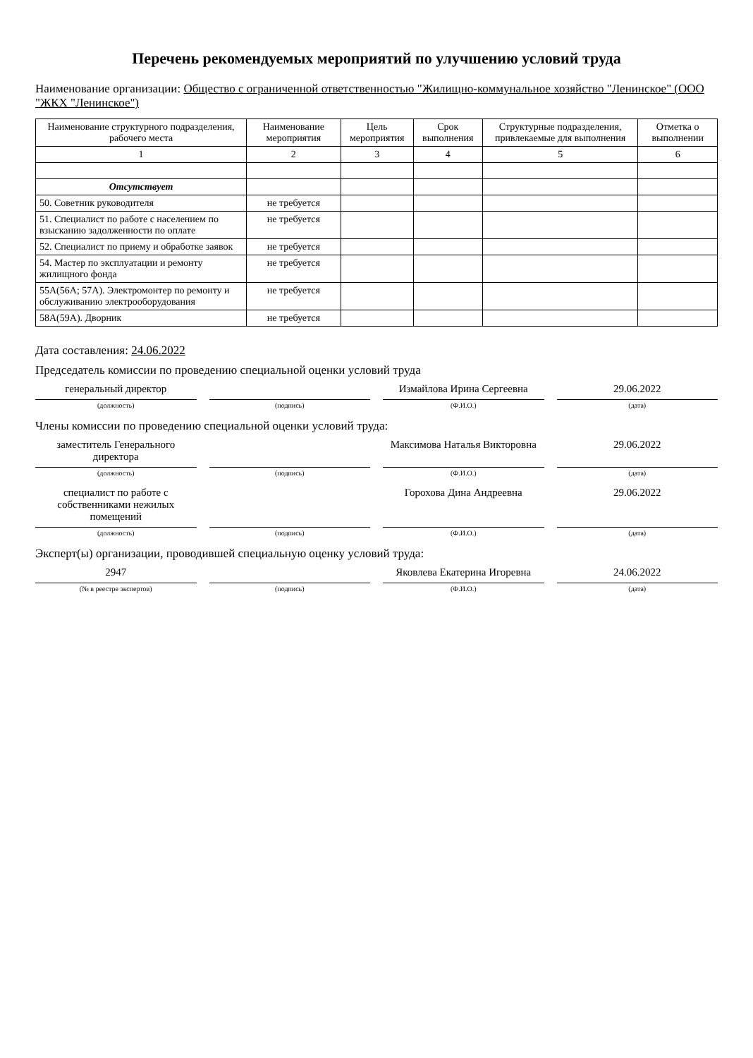Перечень рекомендуемых мероприятий по улучшению условий труда
Наименование организации: Общество с ограниченной ответственностью "Жилищно-коммунальное хозяйство "Ленинское" (ООО "ЖКХ "Ленинское")
| Наименование структурного подразделения, рабочего места | Наименование мероприятия | Цель мероприятия | Срок выполнения | Структурные подразделения, привлекаемые для выполнения | Отметка о выполнении |
| --- | --- | --- | --- | --- | --- |
| 1 | 2 | 3 | 4 | 5 | 6 |
| Отсутствует | | | | | |
| 50. Советник руководителя | не требуется | | | | |
| 51. Специалист по работе с населением по взысканию задолженности по оплате | не требуется | | | | |
| 52. Специалист по приему и обработке заявок | не требуется | | | | |
| 54. Мастер по эксплуатации и ремонту жилищного фонда | не требуется | | | | |
| 55А(56А; 57А). Электромонтер по ремонту и обслуживанию электрооборудования | не требуется | | | | |
| 58А(59А). Дворник | не требуется | | | | |
Дата составления: 24.06.2022
Председатель комиссии по проведению специальной оценки условий труда
генеральный директор Измайлова Ирина Сергеевна 29.06.2022
(должность) (подпись) (Ф.И.О.) (дата)
Члены комиссии по проведению специальной оценки условий труда:
заместитель Генерального директора
Максимова Наталья Викторовна 29.06.2022
(должность) (подпись) (Ф.И.О.) (дата)
специалист по работе с собственниками нежилых помещений
Горохова Дина Андреевна 29.06.2022
(должность) (подпись) (Ф.И.О.) (дата)
Эксперт(ы) организации, проводившей специальную оценку условий труда:
2947 Яковлева Екатерина Игоревна 24.06.2022
(№ в реестре экспертов) (подпись) (Ф.И.О.) (дата)